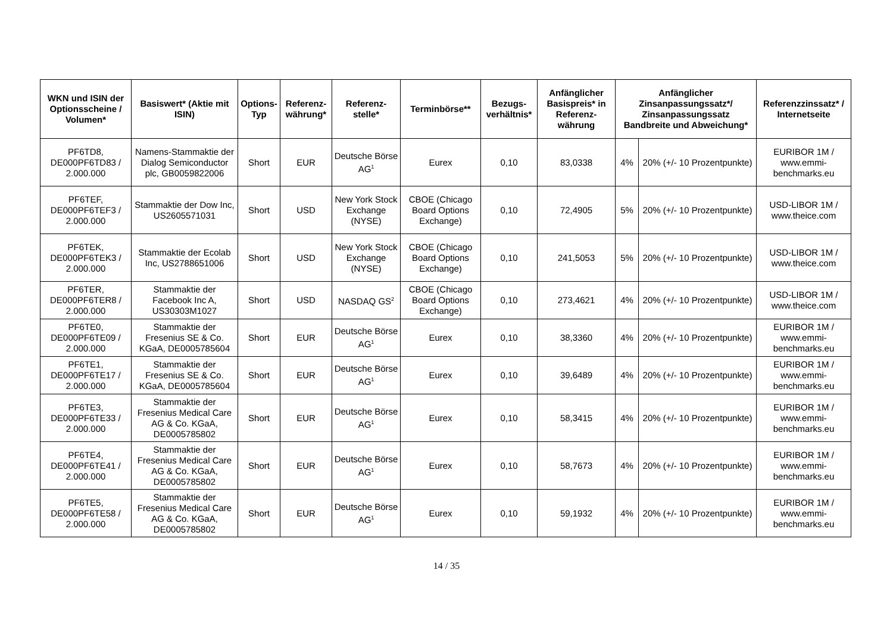| WKN und ISIN der Optionsscheine / Volumen* | Basiswert* (Aktie mit ISIN) | Options-Typ | Referenz-währung* | Referenz-stelle* | Terminbörse** | Bezugs-verhältnis* | Anfänglicher Basispreis* in Referenz-währung | Anfänglicher Zinsanpassungssatz*/ Zinsanpassungssatz Bandbreite und Abweichung* | | Referenzzinssatz* / Internetseite |
| --- | --- | --- | --- | --- | --- | --- | --- | --- | --- | --- |
| PF6TD8, DE000PF6TD83 / 2.000.000 | Namens-Stammaktie der Dialog Semiconductor plc, GB0059822006 | Short | EUR | Deutsche Börse AG<sup>1</sup> | Eurex | 0,10 | 83,0338 | 4% | 20% (+/- 10 Prozentpunkte) | EURIBOR 1M / www.emmi-benchmarks.eu |
| PF6TEF, DE000PF6TEF3 / 2.000.000 | Stammaktie der Dow Inc, US2605571031 | Short | USD | New York Stock Exchange (NYSE) | CBOE (Chicago Board Options Exchange) | 0,10 | 72,4905 | 5% | 20% (+/- 10 Prozentpunkte) | USD-LIBOR 1M / www.theice.com |
| PF6TEK, DE000PF6TEK3 / 2.000.000 | Stammaktie der Ecolab Inc, US2788651006 | Short | USD | New York Stock Exchange (NYSE) | CBOE (Chicago Board Options Exchange) | 0,10 | 241,5053 | 5% | 20% (+/- 10 Prozentpunkte) | USD-LIBOR 1M / www.theice.com |
| PF6TER, DE000PF6TER8 / 2.000.000 | Stammaktie der Facebook Inc A, US30303M1027 | Short | USD | NASDAQ GS<sup>2</sup> | CBOE (Chicago Board Options Exchange) | 0,10 | 273,4621 | 4% | 20% (+/- 10 Prozentpunkte) | USD-LIBOR 1M / www.theice.com |
| PF6TE0, DE000PF6TE09 / 2.000.000 | Stammaktie der Fresenius SE & Co. KGaA, DE0005785604 | Short | EUR | Deutsche Börse AG<sup>1</sup> | Eurex | 0,10 | 38,3360 | 4% | 20% (+/- 10 Prozentpunkte) | EURIBOR 1M / www.emmi-benchmarks.eu |
| PF6TE1, DE000PF6TE17 / 2.000.000 | Stammaktie der Fresenius SE & Co. KGaA, DE0005785604 | Short | EUR | Deutsche Börse AG<sup>1</sup> | Eurex | 0,10 | 39,6489 | 4% | 20% (+/- 10 Prozentpunkte) | EURIBOR 1M / www.emmi-benchmarks.eu |
| PF6TE3, DE000PF6TE33 / 2.000.000 | Stammaktie der Fresenius Medical Care AG & Co. KGaA, DE0005785802 | Short | EUR | Deutsche Börse AG<sup>1</sup> | Eurex | 0,10 | 58,3415 | 4% | 20% (+/- 10 Prozentpunkte) | EURIBOR 1M / www.emmi-benchmarks.eu |
| PF6TE4, DE000PF6TE41 / 2.000.000 | Stammaktie der Fresenius Medical Care AG & Co. KGaA, DE0005785802 | Short | EUR | Deutsche Börse AG<sup>1</sup> | Eurex | 0,10 | 58,7673 | 4% | 20% (+/- 10 Prozentpunkte) | EURIBOR 1M / www.emmi-benchmarks.eu |
| PF6TE5, DE000PF6TE58 / 2.000.000 | Stammaktie der Fresenius Medical Care AG & Co. KGaA, DE0005785802 | Short | EUR | Deutsche Börse AG<sup>1</sup> | Eurex | 0,10 | 59,1932 | 4% | 20% (+/- 10 Prozentpunkte) | EURIBOR 1M / www.emmi-benchmarks.eu |
14 / 35